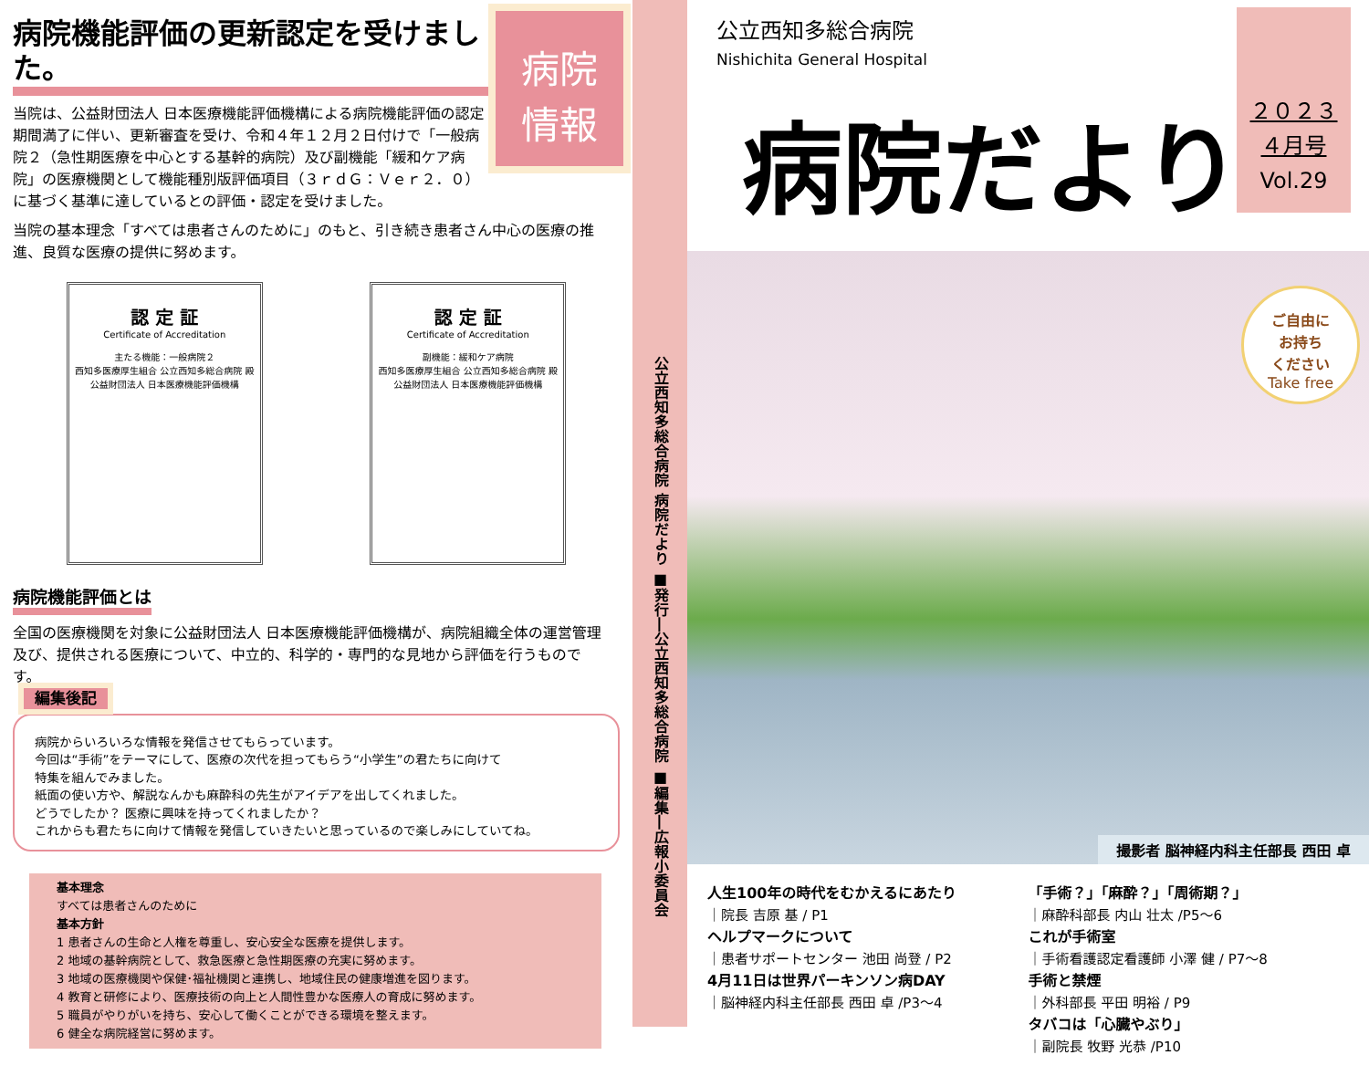病院機能評価の更新認定を受けました。
病院
情報
当院は、公益財団法人 日本医療機能評価機構による病院機能評価の認定期間満了に伴い、更新審査を受け、令和４年１２月２日付けで「一般病院２（急性期医療を中心とする基幹的病院）及び副機能「緩和ケア病院」の医療機関として機能種別版評価項目（３ｒｄＧ：Ｖｅｒ２．０）に基づく基準に達しているとの評価・認定を受けました。
当院の基本理念「すべては患者さんのために」のもと、引き続き患者さん中心の医療の推進、良質な医療の提供に努めます。
認 定 証
Certificate of Accreditation
主たる機能：一般病院２
西知多医療厚生組合 公立西知多総合病院 殿
公益財団法人 日本医療機能評価機構
認 定 証
Certificate of Accreditation
副機能：緩和ケア病院
西知多医療厚生組合 公立西知多総合病院 殿
公益財団法人 日本医療機能評価機構
病院機能評価とは
全国の医療機関を対象に公益財団法人 日本医療機能評価機構が、病院組織全体の運営管理及び、提供される医療について、中立的、科学的・専門的な見地から評価を行うものです。
編集後記
病院からいろいろな情報を発信させてもらっています。
今回は“手術”をテーマにして、医療の次代を担ってもらう“小学生”の君たちに向けて
特集を組んでみました。
紙面の使い方や、解説なんかも麻酔科の先生がアイデアを出してくれました。
どうでしたか？ 医療に興味を持ってくれましたか？
これからも君たちに向けて情報を発信していきたいと思っているので楽しみにしていてね。
基本理念
すべては患者さんのために
基本方針
1 患者さんの生命と人権を尊重し、安心安全な医療を提供します。
2 地域の基幹病院として、救急医療と急性期医療の充実に努めます。
3 地域の医療機関や保健･福祉機関と連携し、地域住民の健康増進を図ります。
4 教育と研修により、医療技術の向上と人間性豊かな医療人の育成に努めます。
5 職員がやりがいを持ち、安心して働くことができる環境を整えます。
6 健全な病院経営に努めます。
公立西知多総合病院 病院だより ■発行―公立西知多総合病院 ■編集―広報小委員会
公立西知多総合病院
Nishichita General Hospital
病院だより
２０２３
４月号
Vol.29
ご自由に
お持ち
ください
Take free
撮影者 脳神経内科主任部長 西田 卓
人生100年の時代をむかえるにあたり
｜院長 吉原 基 / P1
ヘルプマークについて
｜患者サポートセンター 池田 尚登 / P2
4月11日は世界パーキンソン病DAY
｜脳神経内科主任部長 西田 卓 /P3〜4
「手術？」「麻酔？」「周術期？」
｜麻酔科部長 内山 壮太 /P5〜6
これが手術室
｜手術看護認定看護師 小澤 健 / P7〜8
手術と禁煙
｜外科部長 平田 明裕 / P9
タバコは「心臓やぶり」
｜副院長 牧野 光恭 /P10